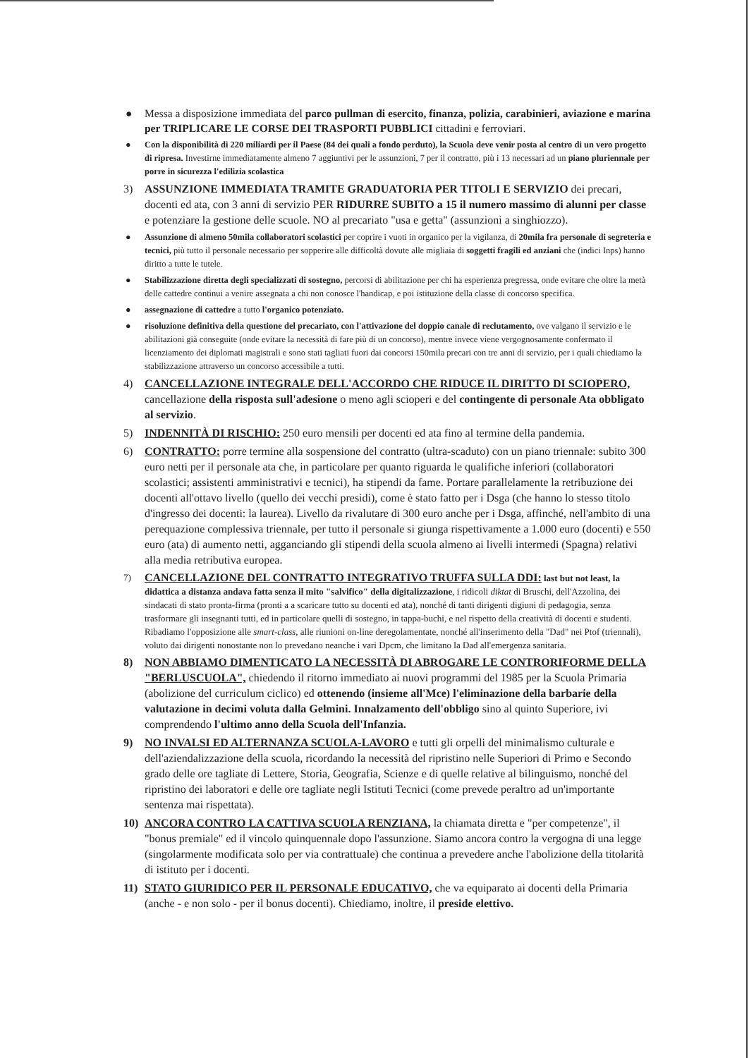● Messa a disposizione immediata del parco pullman di esercito, finanza, polizia, carabinieri, aviazione e marina per TRIPLICARE LE CORSE DEI TRASPORTI PUBBLICI cittadini e ferroviari.
● Con la disponibilità di 220 miliardi per il Paese (84 dei quali a fondo perduto), la Scuola deve venir posta al centro di un vero progetto di ripresa. Investirne immediatamente almeno 7 aggiuntivi per le assunzioni, 7 per il contratto, più i 13 necessari ad un piano pluriennale per porre in sicurezza l'edilizia scolastica
3) ASSUNZIONE IMMEDIATA TRAMITE GRADUATORIA PER TITOLI E SERVIZIO dei precari, docenti ed ata, con 3 anni di servizio PER RIDURRE SUBITO a 15 il numero massimo di alunni per classe e potenziare la gestione delle scuole. NO al precariato "usa e getta" (assunzioni a singhiozzo).
● Assunzione di almeno 50mila collaboratori scolastici per coprire i vuoti in organico per la vigilanza, di 20mila fra personale di segreteria e tecnici, più tutto il personale necessario per sopperire alle difficoltà dovute alle migliaia di soggetti fragili ed anziani che (indici Inps) hanno diritto a tutte le tutele.
● Stabilizzazione diretta degli specializzati di sostegno, percorsi di abilitazione per chi ha esperienza pregressa, onde evitare che oltre la metà delle cattedre continui a venire assegnata a chi non conosce l'handicap, e poi istituzione della classe di concorso specifica.
● assegnazione di cattedre a tutto l'organico potenziato.
● risoluzione definitiva della questione del precariato, con l'attivazione del doppio canale di reclutamento, ove valgano il servizio e le abilitazioni già conseguite (onde evitare la necessità di fare più di un concorso), mentre invece viene vergognosamente confermato il licenziamento dei diplomati magistrali e sono stati tagliati fuori dai concorsi 150mila precari con tre anni di servizio, per i quali chiediamo la stabilizzazione attraverso un concorso accessibile a tutti.
4) CANCELLAZIONE INTEGRALE DELL'ACCORDO CHE RIDUCE IL DIRITTO DI SCIOPERO, cancellazione della risposta sull'adesione o meno agli scioperi e del contingente di personale Ata obbligato al servizio.
5) INDENNITÀ DI RISCHIO: 250 euro mensili per docenti ed ata fino al termine della pandemia.
6) CONTRATTO: porre termine alla sospensione del contratto (ultra-scaduto) con un piano triennale: subito 300 euro netti per il personale ata che, in particolare per quanto riguarda le qualifiche inferiori (collaboratori scolastici; assistenti amministrativi e tecnici), ha stipendi da fame. Portare parallelamente la retribuzione dei docenti all'ottavo livello (quello dei vecchi presidi), come è stato fatto per i Dsga (che hanno lo stesso titolo d'ingresso dei docenti: la laurea). Livello da rivalutare di 300 euro anche per i Dsga, affinché, nell'ambito di una perequazione complessiva triennale, per tutto il personale si giunga rispettivamente a 1.000 euro (docenti) e 550 euro (ata) di aumento netti, agganciando gli stipendi della scuola almeno ai livelli intermedi (Spagna) relativi alla media retributiva europea.
7) CANCELLAZIONE DEL CONTRATTO INTEGRATIVO TRUFFA SULLA DDI: last but not least, la didattica a distanza andava fatta senza il mito "salvifico" della digitalizzazione, i ridicoli diktat di Bruschi, dell'Azzolina, dei sindacati di stato pronta-firma (pronti a a scaricare tutto su docenti ed ata), nonché di tanti dirigenti digiuni di pedagogia, senza trasformare gli insegnanti tutti, ed in particolare quelli di sostegno, in tappa-buchi, e nel rispetto della creatività di docenti e studenti. Ribadiamo l'opposizione alle smart-class, alle riunioni on-line deregolamentate, nonché all'inserimento della "Dad" nei Ptof (triennali), voluto dai dirigenti nonostante non lo prevedano neanche i vari Dpcm, che limitano la Dad all'emergenza sanitaria.
8) NON ABBIAMO DIMENTICATO LA NECESSITÀ DI ABROGARE LE CONTRORIFORME DELLA "BERLUSCUOLA", chiedendo il ritorno immediato ai nuovi programmi del 1985 per la Scuola Primaria (abolizione del curriculum ciclico) ed ottenendo (insieme all'Mce) l'eliminazione della barbarie della valutazione in decimi voluta dalla Gelmini. Innalzamento dell'obbligo sino al quinto Superiore, ivi comprendendo l'ultimo anno della Scuola dell'Infanzia.
9) NO INVALSI ED ALTERNANZA SCUOLA-LAVORO e tutti gli orpelli del minimalismo culturale e dell'aziendalizzazione della scuola, ricordando la necessità del ripristino nelle Superiori di Primo e Secondo grado delle ore tagliate di Lettere, Storia, Geografia, Scienze e di quelle relative al bilinguismo, nonché del ripristino dei laboratori e delle ore tagliate negli Istituti Tecnici (come prevede peraltro ad un'importante sentenza mai rispettata).
10) ANCORA CONTRO LA CATTIVA SCUOLA RENZIANA, la chiamata diretta e "per competenze", il "bonus premiale" ed il vincolo quinquennale dopo l'assunzione. Siamo ancora contro la vergogna di una legge (singolarmente modificata solo per via contrattuale) che continua a prevedere anche l'abolizione della titolarità di istituto per i docenti.
11) STATO GIURIDICO PER IL PERSONALE EDUCATIVO, che va equiparato ai docenti della Primaria (anche - e non solo - per il bonus docenti). Chiediamo, inoltre, il preside elettivo.